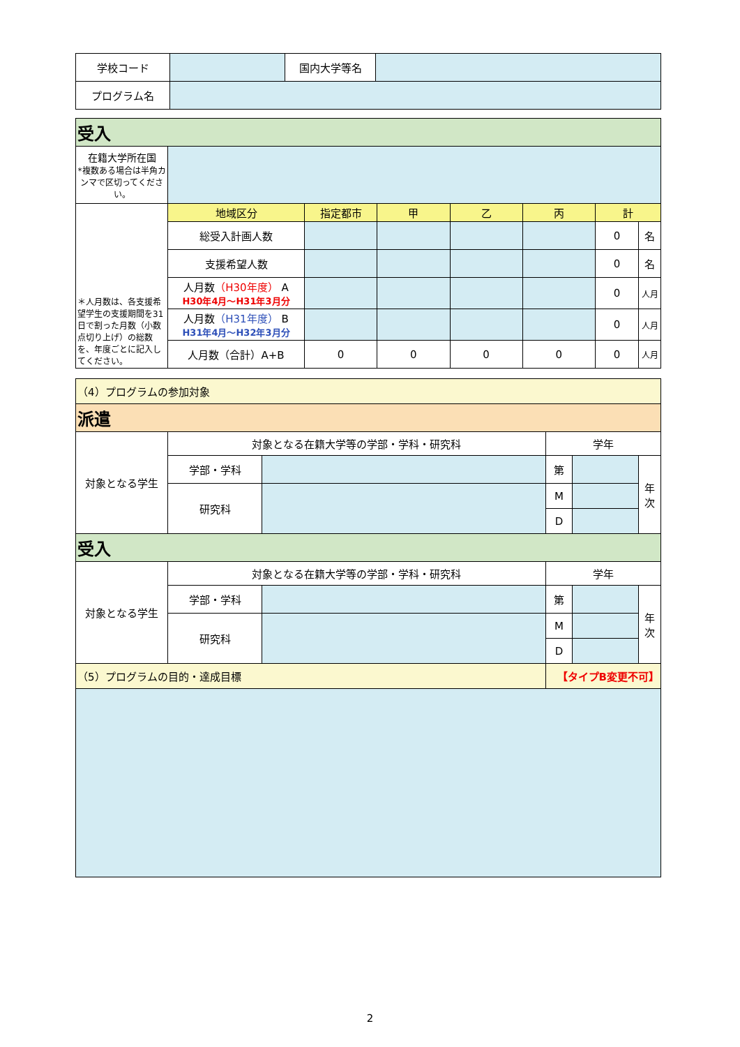| 学校コード | | 国内大学等名 | |
| プログラム名 | | | |
| 受入 | | | | | | | |
| 在籍大学所在国 *複数ある場合は半角カンマで区切ってください。 | | | | | | | |
| ＊人月数は、各支援希望学生の支援期間を31日で割った月数（小数点切り上げ）の総数を、年度ごとに記入してください。 | 地域区分 | 指定都市 | 甲 | 乙 | 丙 | 計 | |
| | 総受入計画人数 | | | | | 0 | 名 |
| | 支援希望人数 | | | | | 0 | 名 |
| | 人月数 （H30年度） A H30年4月～H31年3月分 | | | | | 0 | 人月 |
| | 人月数 （H31年度） B H31年4月～H32年3月分 | | | | | 0 | 人月 |
| | 人月数（合計）A+B | 0 | 0 | 0 | 0 | 0 | 人月 |
| （4）プログラムの参加対象 | | | | | |
| 派遣 | | | | | |
| 対象となる学生 | 対象となる在籍大学等の学部・学科・研究科 | | 学年 | | |
| | 学部・学科 | | 第 | | 年 次 |
| | 研究科 | | M | | |
| | | | D | | |
| 受入 | | | | | |
| 対象となる学生 | 対象となる在籍大学等の学部・学科・研究科 | | 学年 | | |
| | 学部・学科 | | 第 | | 年 次 |
| | 研究科 | | M | | |
| | | | D | | |
| （5）プログラムの目的・達成目標 | | | 【タイプB変更不可】 | | |
2